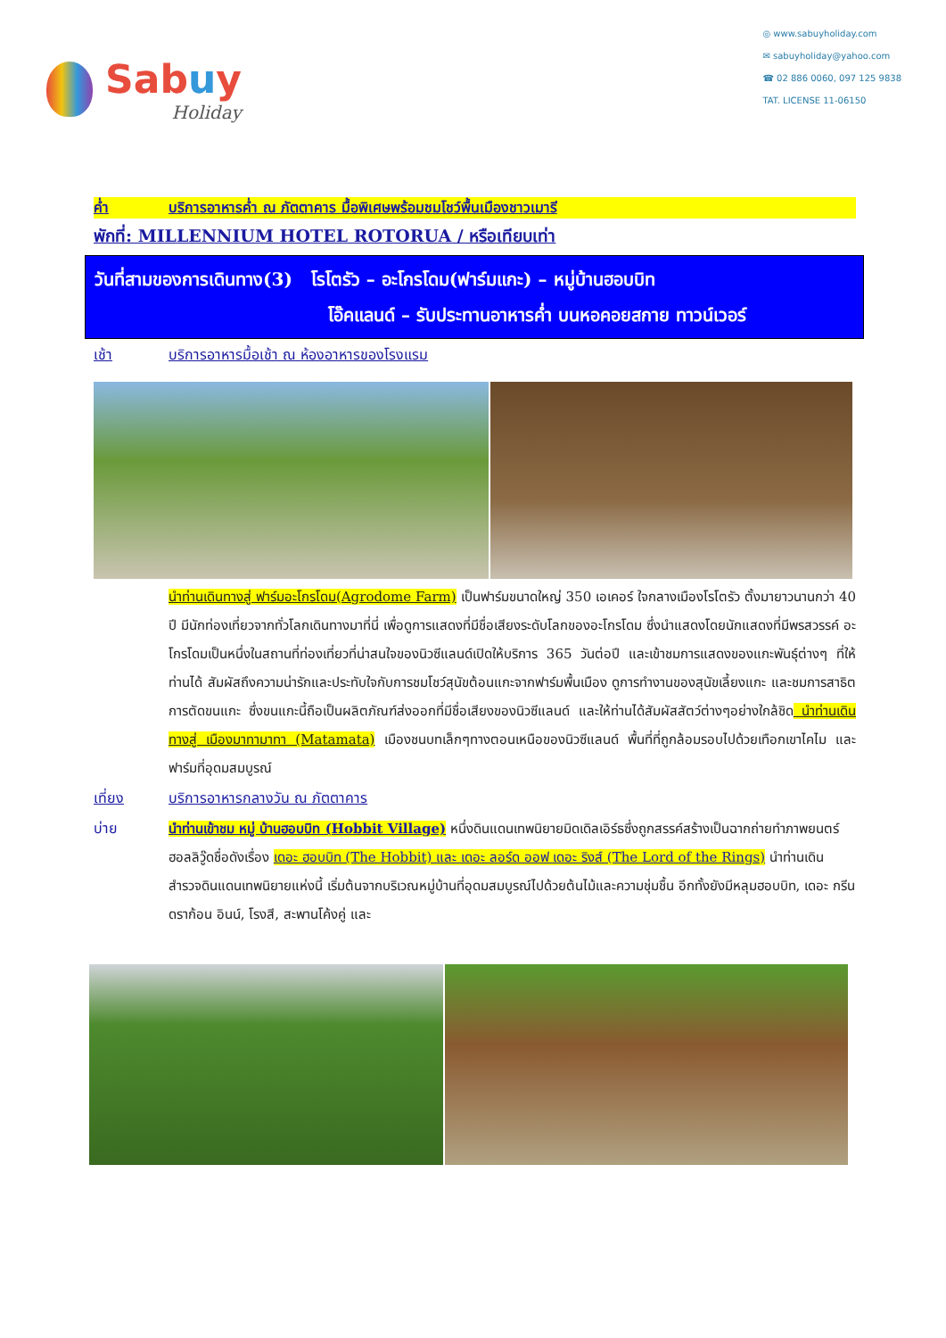Sabuy
Holiday
◎ www.sabuyholiday.com
✉ sabuyholiday@yahoo.com
☎ 02 886 0060, 097 125 9838
TAT. LICENSE 11-06150
ค่ำ บริการอาหารค่ำ ณ ภัตตาคาร มื้อพิเศษพร้อมชมโชว์พื้นเมืองชาวเมารี
พักที่: MILLENNIUM HOTEL ROTORUA / หรือเทียบเท่า
วันที่สามของการเดินทาง(3) โรโตรัว – อะโกรโดม(ฟาร์มแกะ) – หมู่บ้านฮอบบิท
โอ๊คแลนด์ – รับประทานอาหารค่ำ บนหอคอยสกาย ทาวน์เวอร์
เช้า บริการอาหารมื้อเช้า ณ ห้องอาหารของโรงแรม
นำท่านเดินทางสู่ ฟาร์มอะโกรโดม(Agrodome Farm) เป็นฟาร์มขนาดใหญ่ 350 เอเคอร์ ใจกลางเมืองโรโตรัว ตั้งมายาวนานกว่า 40 ปี มีนักท่องเที่ยวจากทั่วโลกเดินทางมาที่นี่ เพื่อดูการแสดงที่มีชื่อเสียงระดับโลกของอะโกรโดม ซึ่งนำแสดงโดยนักแสดงที่มีพรสวรรค์ อะโกรโดมเป็นหนึ่งในสถานที่ท่องเที่ยวที่น่าสนใจของนิวซีแลนด์เปิดให้บริการ 365 วันต่อปี และเข้าชมการแสดงของแกะพันธุ์ต่างๆ ที่ให้ท่านได้ สัมผัสถึงความน่ารักและประทับใจกับการชมโชว์สุนัขต้อนแกะจากฟาร์มพื้นเมือง ดูการทำงานของสุนัขเลี้ยงแกะ และชมการสาธิตการตัดขนแกะ ซึ่งขนแกะนี้ถือเป็นผลิตภัณฑ์ส่งออกที่มีชื่อเสียงของนิวซีแลนด์ และให้ท่านได้สัมผัสสัตว์ต่างๆอย่างใกล้ชิด นำท่านเดินทางสู่ เมืองมาทามาทา (Matamata) เมืองชนบทเล็กๆทางตอนเหนือของนิวซีแลนด์ พื้นที่ที่ถูกล้อมรอบไปด้วยเทือกเขาไคไม และฟาร์มที่อุดมสมบูรณ์
เที่ยง บริการอาหารกลางวัน ณ ภัตตาคาร
บ่าย นำท่านเข้าชม หมู่ บ้านฮอบบิท (Hobbit Village) หนึ่งดินแดนเทพนิยายมิดเดิลเอิร์ธซึ่งถูกสรรค์สร้างเป็นฉากถ่ายทำภาพยนตร์ฮอลลิวู๊ดชื่อดังเรื่อง เดอะ ฮอบบิท (The Hobbit) และ เดอะ ลอร์ด ออฟ เดอะ ริงส์ (The Lord of the Rings) นำท่านเดินสำรวจดินแดนเทพนิยายแห่งนี้ เริ่มต้นจากบริเวณหมู่บ้านที่อุดมสมบูรณ์ไปด้วยต้นไม้และความชุ่มชื้น อีกทั้งยังมีหลุมฮอบบิท, เดอะ กรีน ดราก้อน อินน์, โรงสี, สะพานโค้งคู่ และ